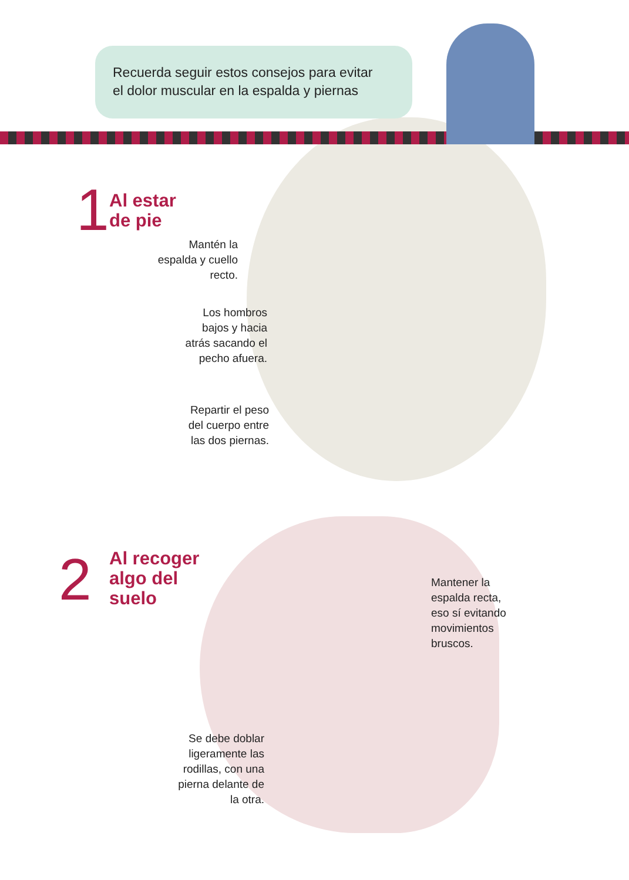Recuerda seguir estos consejos para evitar
el dolor muscular en la espalda y piernas
1
Al estar
de pie
Mantén la espalda y cuello recto.
Los hombros bajos y hacia atrás sacando el pecho afuera.
Repartir el peso del cuerpo entre las dos piernas.
2
Al recoger
algo del
suelo
Mantener la espalda recta, eso sí evitando movimientos bruscos.
Se debe doblar ligeramente las rodillas, con una pierna delante de la otra.